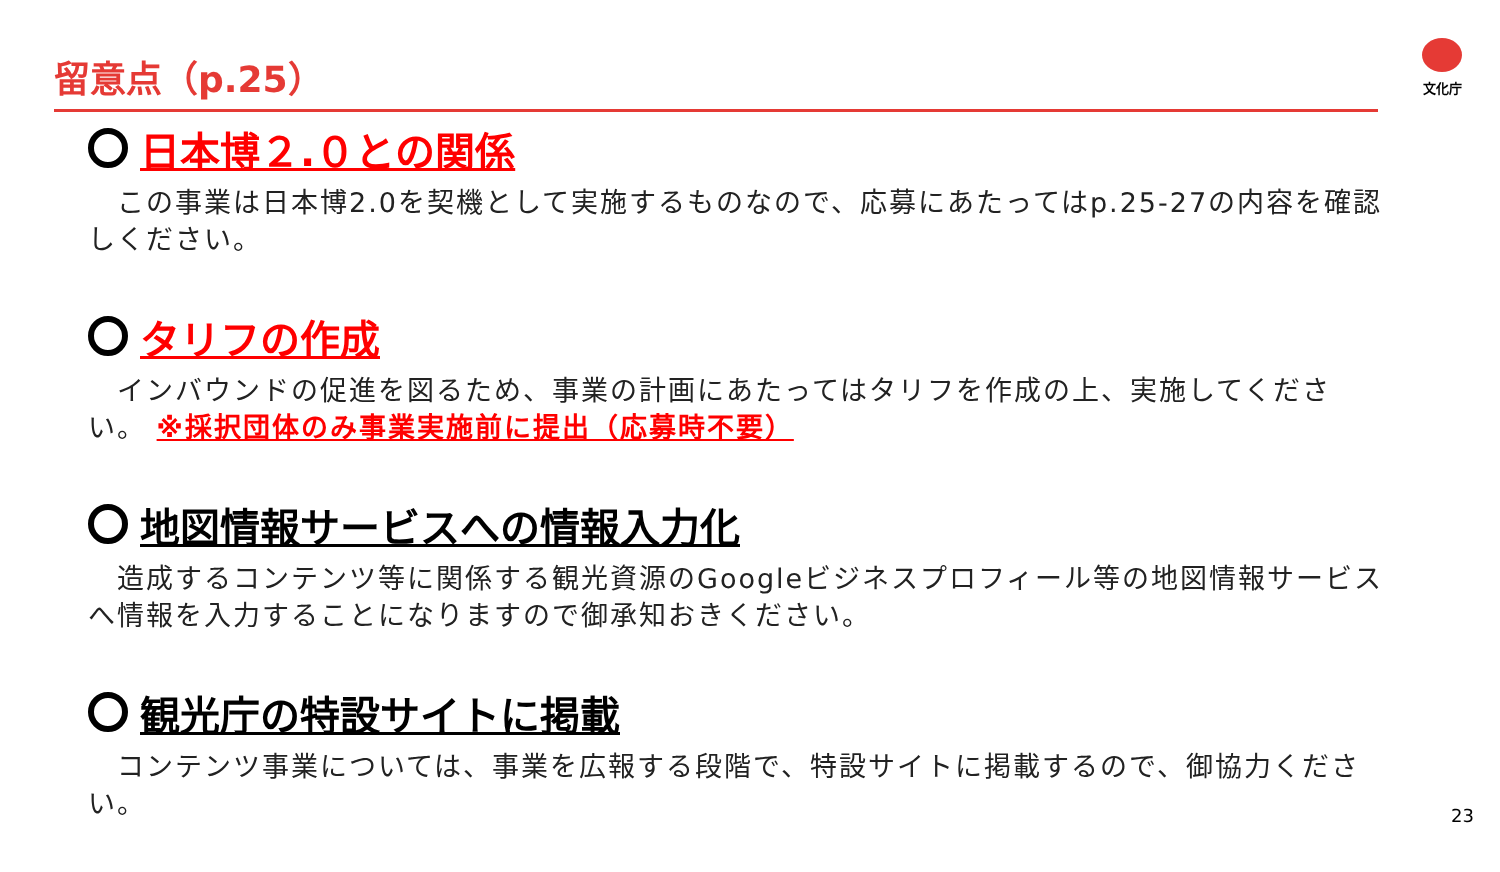留意点（p.25） 文化庁
日本博２.０との関係
　この事業は日本博2.0を契機として実施するものなので、応募にあたってはp.25-27の内容を確認しください。
タリフの作成
　インバウンドの促進を図るため、事業の計画にあたってはタリフを作成の上、実施してください。 ※採択団体のみ事業実施前に提出（応募時不要）
地図情報サービスへの情報入力化
　造成するコンテンツ等に関係する観光資源のGoogleビジネスプロフィール等の地図情報サービスへ情報を入力することになりますので御承知おきください。
観光庁の特設サイトに掲載
　コンテンツ事業については、事業を広報する段階で、特設サイトに掲載するので、御協力ください。
23